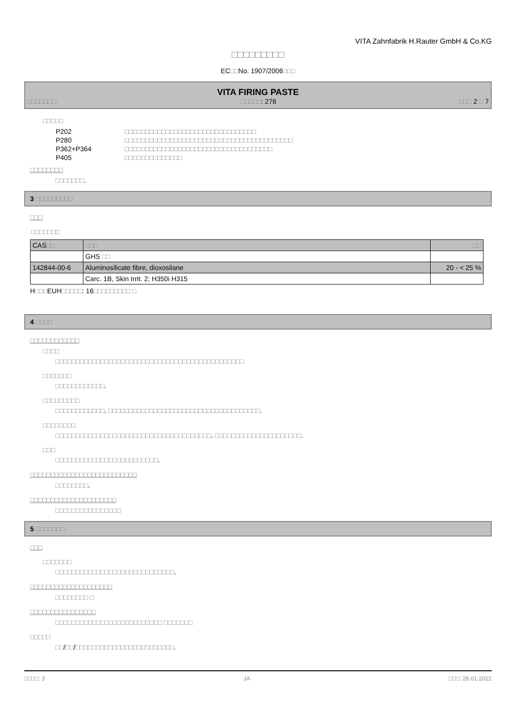VITA Zahnfabrik H.Rauter GmbH & Co.KG
□□□□□□□□□
EC□□No. 1907/2006□□□
VITA FIRING PASTE
□□□□□□□: □□□□□: 276 □□□ 2 □ 7
□□□□□
| P202 | □□□□□□□□□□□□□□□□□□□□□□□□□□□□□□□□ |
| P280 | □□□□□□□□□□□□□□□□□□□□□□□□□□□□□□□□□□□□□□□□□ |
| P362+P364 | □□□□□□□□□□□□□□□□□□□□□□□□□□□□□□□□□□□□ |
| P405 | □□□□□□□□□□□□□□ |
□□□□□□□□
□□□□□□□.
3 □□□□□□□□□
□□□
□□□□□□□
| CAS □□ | □□□ | □□ |
| --- | --- | --- |
| | GHS □□ | |
| 142844-00-6 | Aluminosilicate fibre, dioxosilane | 20 - < 25 % |
| | Carc. 1B, Skin Irrit. 2; H350i H315 | |
H□□□EUH□□□□□: 16□□□□□□□□□ □
4 □□□□
□□□□□□□□□□□□
□□□□
□□□□□□□□□□□□□□□□□□□□□□□□□□□□□□□□□□□□□□□□□□□□□□
□□□□□□□
□□□□□□□□□□□□.
□□□□□□□□□
□□□□□□□□□□□□. □□□□□□□□□□□□□□□□□□□□□□□□□□□□□□□□□□□□□.
□□□□□□□□
□□□□□□□□□□□□□□□□□□□□□□□□□□□□□□□□□□□□□□. □□□□□□□□□□□□□□□□□□□□□.
□□□
□□□□□□□□□□□□□□□□□□□□□□□□□.
□□□□□□□□□□□□□□□□□□□□□□□□□□
□□□□□□□□.
□□□□□□□□□□□□□□□□□□□□□
□□□□□□□□□□□□□□□□
5 □□□□□□□
□□□
□□□□□□□
□□□□□□□□□□□□□□□□□□□□□□□□□□□□□.
□□□□□□□□□□□□□□□□□□□□
□□□□□□□□ □
□□□□□□□□□□□□□□□□
□□□□□□□□□□□□□□□□□□□□□□□□□□ □□□□□□□
□□□□□
□□/□□/□□□□□□□□□□□□□□□□□□□□□□□□.
□□□□: 3 JA □□□: 26.01.2022